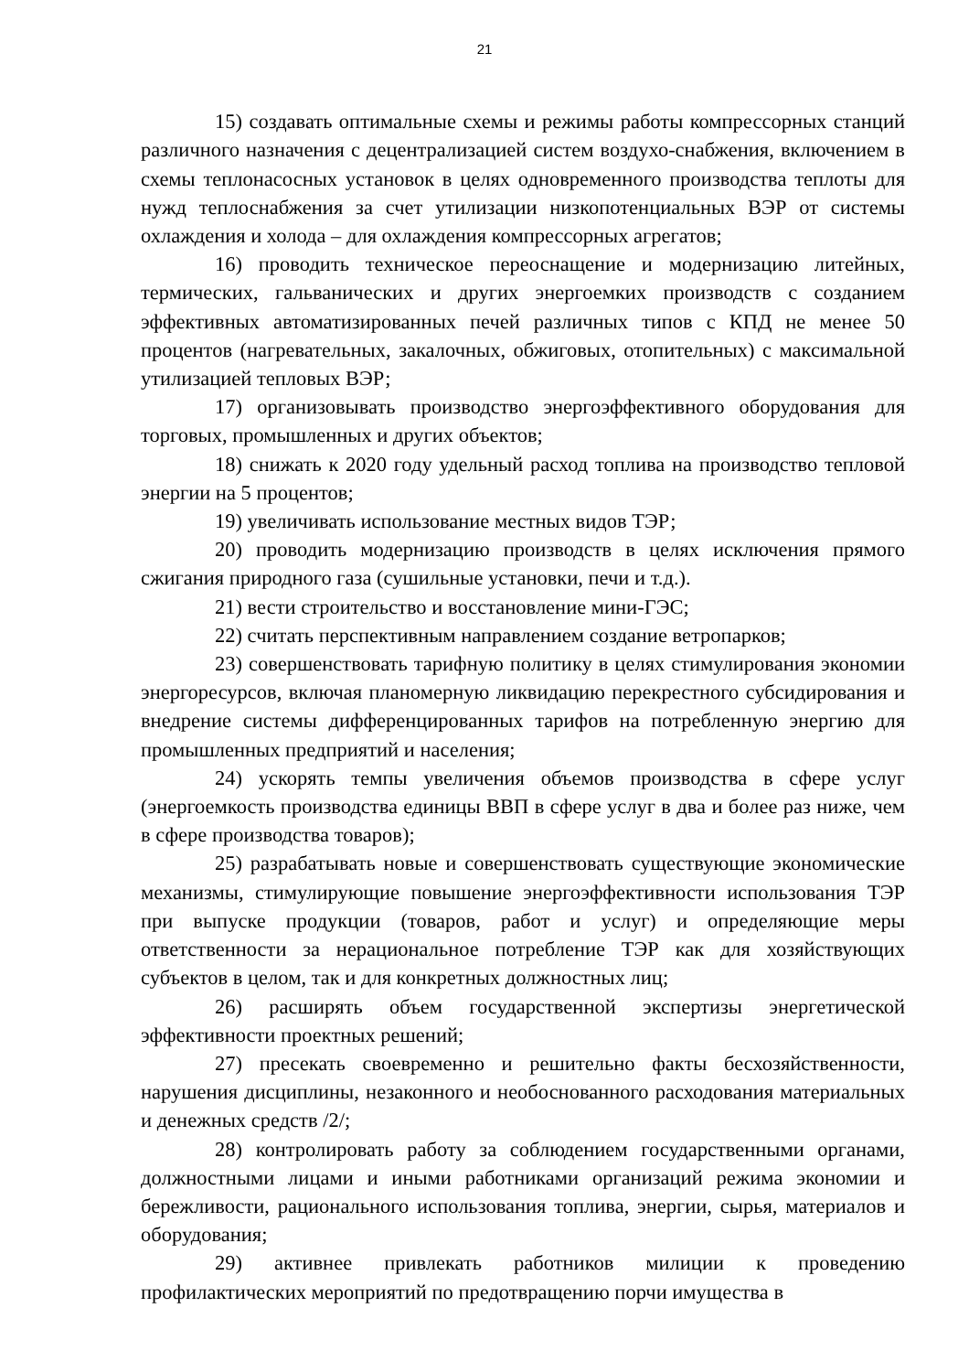21
15) создавать оптимальные схемы и режимы работы компрессорных станций различного назначения с децентрализацией систем воздухо-снабжения, включением в схемы теплонасосных установок в целях одновременного производства теплоты для нужд теплоснабжения за счет утилизации низкопотенциальных ВЭР от системы охлаждения и холода – для охлаждения компрессорных агрегатов;
16) проводить техническое переоснащение и модернизацию литейных, термических, гальванических и других энергоемких производств с созданием эффективных автоматизированных печей различных типов с КПД не менее 50 процентов (нагревательных, закалочных, обжиговых, отопительных) с максимальной утилизацией тепловых ВЭР;
17) организовывать производство энергоэффективного оборудования для торговых, промышленных и других объектов;
18) снижать к 2020 году удельный расход топлива на производство тепловой энергии на 5 процентов;
19) увеличивать использование местных видов ТЭР;
20) проводить модернизацию производств в целях исключения прямого сжигания природного газа (сушильные установки, печи и т.д.).
21) вести строительство и восстановление мини-ГЭС;
22) считать перспективным направлением создание ветропарков;
23) совершенствовать тарифную политику в целях стимулирования экономии энергоресурсов, включая планомерную ликвидацию перекрестного субсидирования и внедрение системы дифференцированных тарифов на потребленную энергию для промышленных предприятий и населения;
24) ускорять темпы увеличения объемов производства в сфере услуг (энергоемкость производства единицы ВВП в сфере услуг в два и более раз ниже, чем в сфере производства товаров);
25) разрабатывать новые и совершенствовать существующие экономические механизмы, стимулирующие повышение энергоэффективности использования ТЭР при выпуске продукции (товаров, работ и услуг) и определяющие меры ответственности за нерациональное потребление ТЭР как для хозяйствующих субъектов в целом, так и для конкретных должностных лиц;
26) расширять объем государственной экспертизы энергетической эффективности проектных решений;
27) пресекать своевременно и решительно факты бесхозяйственности, нарушения дисциплины, незаконного и необоснованного расходования материальных и денежных средств /2/;
28) контролировать работу за соблюдением государственными органами, должностными лицами и иными работниками организаций режима экономии и бережливости, рационального использования топлива, энергии, сырья, материалов и оборудования;
29) активнее привлекать работников милиции к проведению профилактических мероприятий по предотвращению порчи имущества в